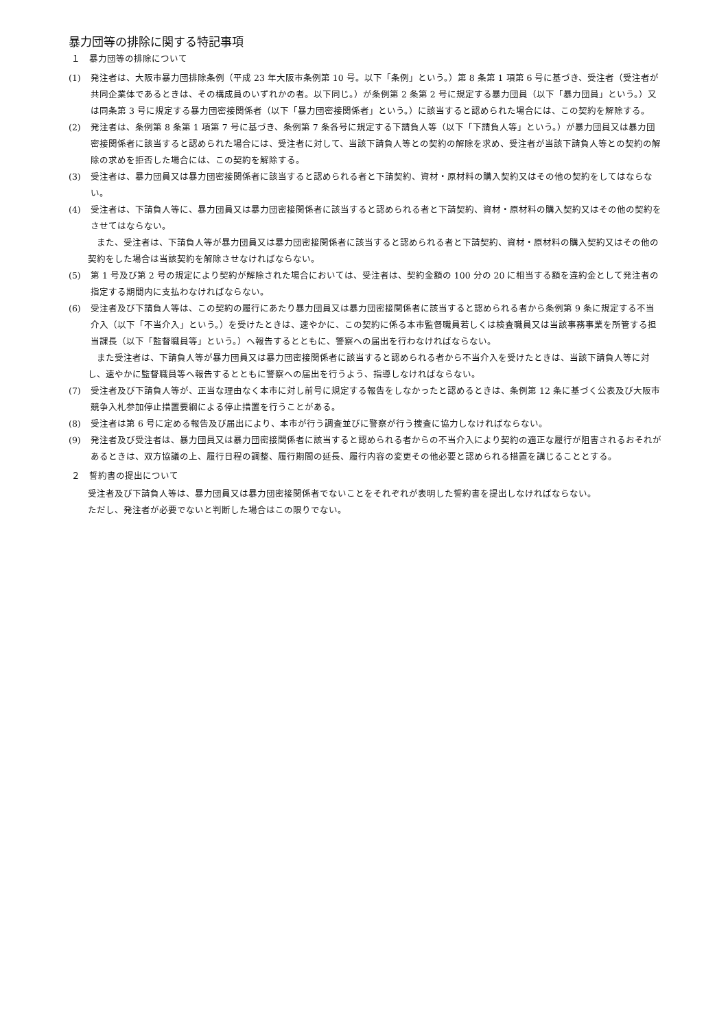暴力団等の排除に関する特記事項
１　暴力団等の排除について
(1) 発注者は、大阪市暴力団排除条例（平成 23 年大阪市条例第 10 号。以下「条例」という。）第 8 条第 1 項第 6 号に基づき、受注者（受注者が共同企業体であるときは、その構成員のいずれかの者。以下同じ。）が条例第 2 条第 2 号に規定する暴力団員（以下「暴力団員」という。）又は同条第 3 号に規定する暴力団密接関係者（以下「暴力団密接関係者」という。）に該当すると認められた場合には、この契約を解除する。
(2) 発注者は、条例第 8 条第 1 項第 7 号に基づき、条例第 7 条各号に規定する下請負人等（以下「下請負人等」という。）が暴力団員又は暴力団密接関係者に該当すると認められた場合には、受注者に対して、当該下請負人等との契約の解除を求め、受注者が当該下請負人等との契約の解除の求めを拒否した場合には、この契約を解除する。
(3) 受注者は、暴力団員又は暴力団密接関係者に該当すると認められる者と下請契約、資材・原材料の購入契約又はその他の契約をしてはならない。
(4) 受注者は、下請負人等に、暴力団員又は暴力団密接関係者に該当すると認められる者と下請契約、資材・原材料の購入契約又はその他の契約をさせてはならない。
また、受注者は、下請負人等が暴力団員又は暴力団密接関係者に該当すると認められる者と下請契約、資材・原材料の購入契約又はその他の契約をした場合は当該契約を解除させなければならない。
(5) 第 1 号及び第 2 号の規定により契約が解除された場合においては、受注者は、契約金額の 100 分の 20 に相当する額を違約金として発注者の指定する期間内に支払わなければならない。
(6) 受注者及び下請負人等は、この契約の履行にあたり暴力団員又は暴力団密接関係者に該当すると認められる者から条例第 9 条に規定する不当介入（以下「不当介入」という。）を受けたときは、速やかに、この契約に係る本市監督職員若しくは検査職員又は当該事務事業を所管する担当課長（以下「監督職員等」という。）へ報告するとともに、警察への届出を行わなければならない。
また受注者は、下請負人等が暴力団員又は暴力団密接関係者に該当すると認められる者から不当介入を受けたときは、当該下請負人等に対し、速やかに監督職員等へ報告するとともに警察への届出を行うよう、指導しなければならない。
(7) 受注者及び下請負人等が、正当な理由なく本市に対し前号に規定する報告をしなかったと認めるときは、条例第 12 条に基づく公表及び大阪市競争入札参加停止措置要綱による停止措置を行うことがある。
(8) 受注者は第 6 号に定める報告及び届出により、本市が行う調査並びに警察が行う捜査に協力しなければならない。
(9) 発注者及び受注者は、暴力団員又は暴力団密接関係者に該当すると認められる者からの不当介入により契約の適正な履行が阻害されるおそれがあるときは、双方協議の上、履行日程の調整、履行期間の延長、履行内容の変更その他必要と認められる措置を講じることとする。
２　誓約書の提出について
受注者及び下請負人等は、暴力団員又は暴力団密接関係者でないことをそれぞれが表明した誓約書を提出しなければならない。
ただし、発注者が必要でないと判断した場合はこの限りでない。